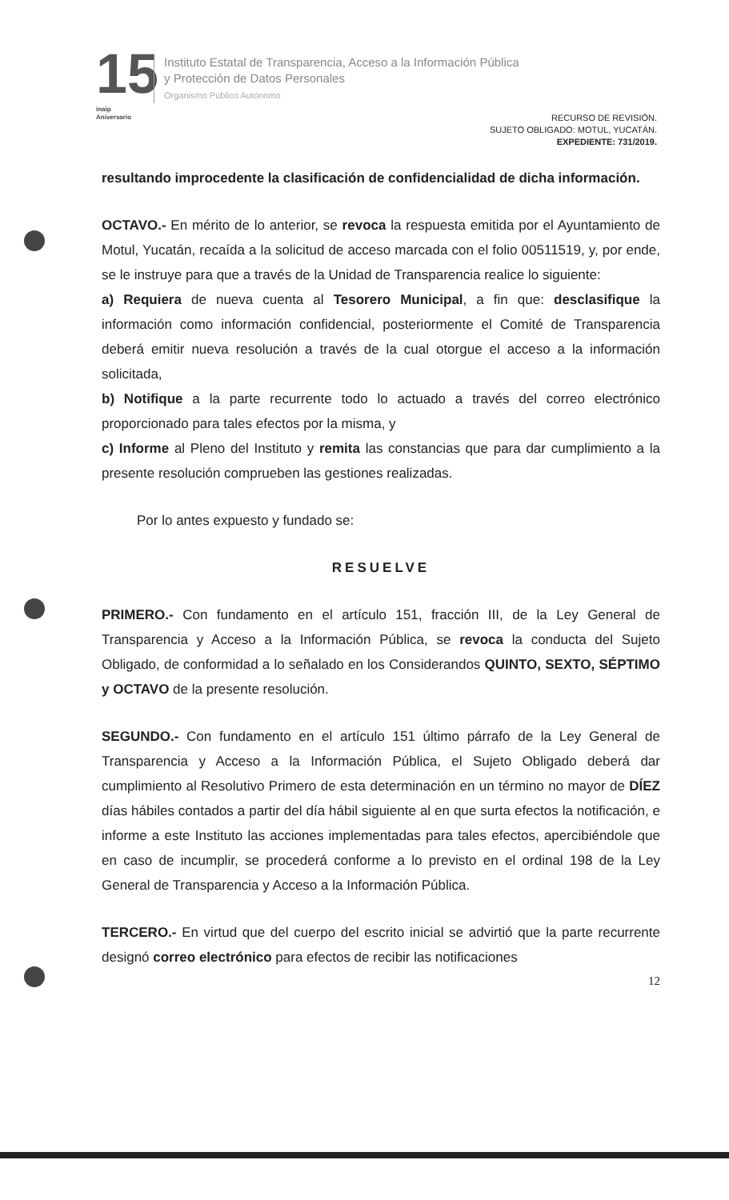15
inaip Aniversario
Instituto Estatal de Transparencia, Acceso a la Información Pública
y Protección de Datos Personales
Organismo Público Autónomo
RECURSO DE REVISIÓN.
SUJETO OBLIGADO: MOTUL, YUCATÁN.
EXPEDIENTE: 731/2019.
resultando improcedente la clasificación de confidencialidad de dicha información.
OCTAVO.- En mérito de lo anterior, se revoca la respuesta emitida por el Ayuntamiento de Motul, Yucatán, recaída a la solicitud de acceso marcada con el folio 00511519, y, por ende, se le instruye para que a través de la Unidad de Transparencia realice lo siguiente:
a) Requiera de nueva cuenta al Tesorero Municipal, a fin que: desclasifique la información como información confidencial, posteriormente el Comité de Transparencia deberá emitir nueva resolución a través de la cual otorgue el acceso a la información solicitada,
b) Notifique a la parte recurrente todo lo actuado a través del correo electrónico proporcionado para tales efectos por la misma, y
c) Informe al Pleno del Instituto y remita las constancias que para dar cumplimiento a la presente resolución comprueben las gestiones realizadas.
Por lo antes expuesto y fundado se:
RESUELVE
PRIMERO.- Con fundamento en el artículo 151, fracción III, de la Ley General de Transparencia y Acceso a la Información Pública, se revoca la conducta del Sujeto Obligado, de conformidad a lo señalado en los Considerandos QUINTO, SEXTO, SÉPTIMO y OCTAVO de la presente resolución.
SEGUNDO.- Con fundamento en el artículo 151 último párrafo de la Ley General de Transparencia y Acceso a la Información Pública, el Sujeto Obligado deberá dar cumplimiento al Resolutivo Primero de esta determinación en un término no mayor de DÍEZ días hábiles contados a partir del día hábil siguiente al en que surta efectos la notificación, e informe a este Instituto las acciones implementadas para tales efectos, apercibiéndole que en caso de incumplir, se procederá conforme a lo previsto en el ordinal 198 de la Ley General de Transparencia y Acceso a la Información Pública.
TERCERO.- En virtud que del cuerpo del escrito inicial se advirtió que la parte recurrente designó correo electrónico para efectos de recibir las notificaciones
12